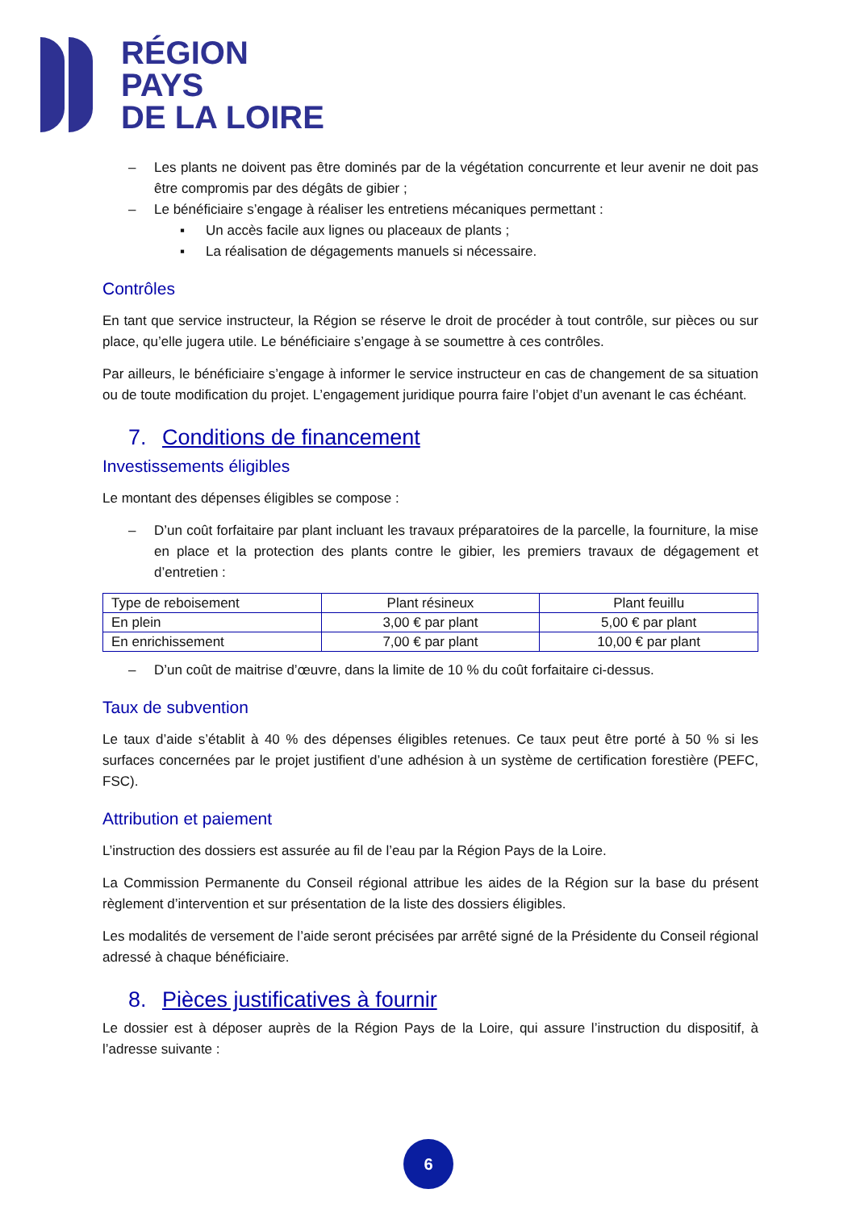RÉGION
PAYS
DE LA LOIRE
– Les plants ne doivent pas être dominés par de la végétation concurrente et leur avenir ne doit pas être compromis par des dégâts de gibier ;
– Le bénéficiaire s’engage à réaliser les entretiens mécaniques permettant :
▪ Un accès facile aux lignes ou placeaux de plants ;
▪ La réalisation de dégagements manuels si nécessaire.
Contrôles
En tant que service instructeur, la Région se réserve le droit de procéder à tout contrôle, sur pièces ou sur place, qu’elle jugera utile. Le bénéficiaire s’engage à se soumettre à ces contrôles.
Par ailleurs, le bénéficiaire s’engage à informer le service instructeur en cas de changement de sa situation ou de toute modification du projet. L’engagement juridique pourra faire l’objet d’un avenant le cas échéant.
7. Conditions de financement
Investissements éligibles
Le montant des dépenses éligibles se compose :
– D’un coût forfaitaire par plant incluant les travaux préparatoires de la parcelle, la fourniture, la mise en place et la protection des plants contre le gibier, les premiers travaux de dégagement et d’entretien :
| Type de reboisement | Plant résineux | Plant feuillu |
| En plein | 3,00 € par plant | 5,00 € par plant |
| En enrichissement | 7,00 € par plant | 10,00 € par plant |
– D’un coût de maitrise d’œuvre, dans la limite de 10 % du coût forfaitaire ci-dessus.
Taux de subvention
Le taux d’aide s’établit à 40 % des dépenses éligibles retenues. Ce taux peut être porté à 50 % si les surfaces concernées par le projet justifient d’une adhésion à un système de certification forestière (PEFC, FSC).
Attribution et paiement
L’instruction des dossiers est assurée au fil de l’eau par la Région Pays de la Loire.
La Commission Permanente du Conseil régional attribue les aides de la Région sur la base du présent règlement d’intervention et sur présentation de la liste des dossiers éligibles.
Les modalités de versement de l’aide seront précisées par arrêté signé de la Présidente du Conseil régional adressé à chaque bénéficiaire.
8. Pièces justificatives à fournir
Le dossier est à déposer auprès de la Région Pays de la Loire, qui assure l’instruction du dispositif, à l’adresse suivante :
6